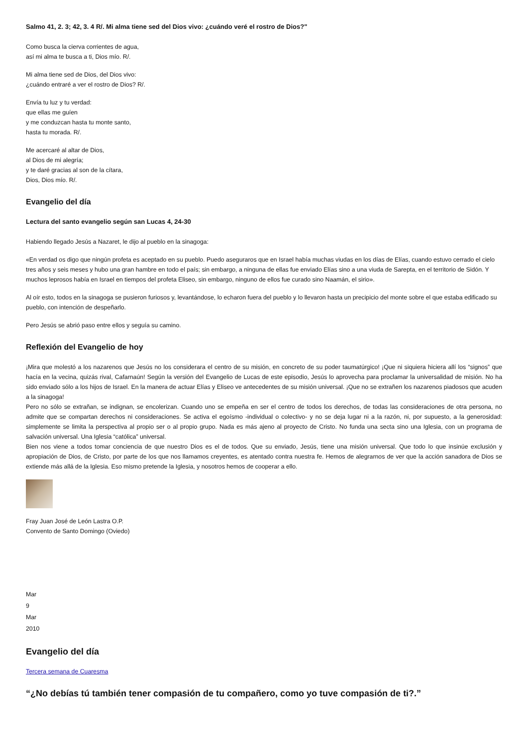Salmo 41, 2. 3; 42, 3. 4 R/. Mi alma tiene sed del Dios vivo: ¿cuándo veré el rostro de Dios?"
Como busca la cierva corrientes de agua,
así mi alma te busca a ti, Dios mío. R/.
Mi alma tiene sed de Dios, del Dios vivo:
¿cuándo entraré a ver el rostro de Dios? R/.
Envía tu luz y tu verdad:
que ellas me guíen
y me conduzcan hasta tu monte santo,
hasta tu morada. R/.
Me acercaré al altar de Dios,
al Dios de mi alegría;
y te daré gracias al son de la cítara,
Dios, Dios mío. R/.
Evangelio del día
Lectura del santo evangelio según san Lucas 4, 24-30
Habiendo llegado Jesús a Nazaret, le dijo al pueblo en la sinagoga:
«En verdad os digo que ningún profeta es aceptado en su pueblo. Puedo aseguraros que en Israel había muchas viudas en los días de Elías, cuando estuvo cerrado el cielo tres años y seis meses y hubo una gran hambre en todo el país; sin embargo, a ninguna de ellas fue enviado Elías sino a una viuda de Sarepta, en el territorio de Sidón. Y muchos leprosos había en Israel en tiempos del profeta Eliseo, sin embargo, ninguno de ellos fue curado sino Naamán, el sirio».
Al oír esto, todos en la sinagoga se pusieron furiosos y, levantándose, lo echaron fuera del pueblo y lo llevaron hasta un precipicio del monte sobre el que estaba edificado su pueblo, con intención de despeñarlo.
Pero Jesús se abrió paso entre ellos y seguía su camino.
Reflexión del Evangelio de hoy
¡Mira que molestó a los nazarenos que Jesús no los considerara el centro de su misión, en concreto de su poder taumatúrgico! ¡Que ni siquiera hiciera allí los “signos” que hacía en la vecina, quizás rival, Cafarnaún! Según la versión del Evangelio de Lucas de este episodio, Jesús lo aprovecha para proclamar la universalidad de misión. No ha sido enviado sólo a los hijos de Israel. En la manera de actuar Elías y Eliseo ve antecedentes de su misión universal. ¡Que no se extrañen los nazarenos piadosos que acuden a la sinagoga!
Pero no sólo se extrañan, se indignan, se encolerizan. Cuando uno se empeña en ser el centro de todos los derechos, de todas las consideraciones de otra persona, no admite que se compartan derechos ni consideraciones. Se activa el egoísmo -individual o colectivo- y no se deja lugar ni a la razón, ni, por supuesto, a la generosidad: simplemente se limita la perspectiva al propio ser o al propio grupo. Nada es más ajeno al proyecto de Cristo. No funda una secta sino una Iglesia, con un programa de salvación universal. Una Iglesia “católica” universal.
Bien nos viene a todos tomar conciencia de que nuestro Dios es el de todos. Que su enviado, Jesús, tiene una misión universal. Que todo lo que insinúe exclusión y apropiación de Dios, de Cristo, por parte de los que nos llamamos creyentes, es atentado contra nuestra fe. Hemos de alegrarnos de ver que la acción sanadora de Dios se extiende más allá de la Iglesia. Eso mismo pretende la Iglesia, y nosotros hemos de cooperar a ello.
Fray Juan José de León Lastra O.P.
Convento de Santo Domingo (Oviedo)
Mar
9
Mar
2010
Evangelio del día
Tercera semana de Cuaresma
“¿No debías tú también tener compasión de tu compañero, como yo tuve compasión de ti?.”